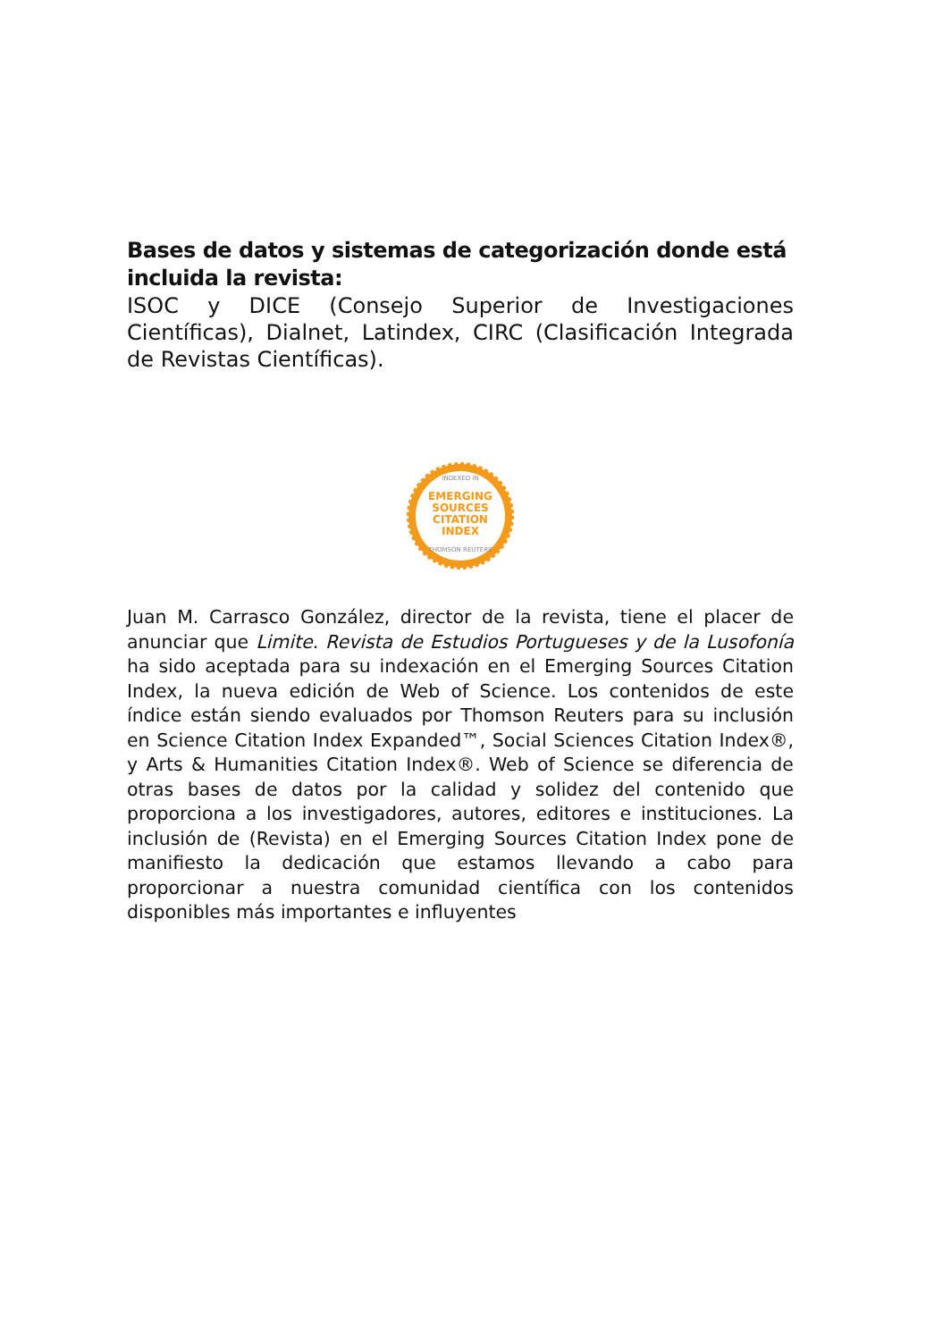Bases de datos y sistemas de categorización donde está incluida la revista:
ISOC y DICE (Consejo Superior de Investigaciones Científicas), Dialnet, Latindex, CIRC (Clasificación Integrada de Revistas Científicas).
INDEXED IN
EMERGING
SOURCES
CITATION
INDEX
THOMSON REUTERS
Juan M. Carrasco González, director de la revista, tiene el placer de anunciar que Limite. Revista de Estudios Portugueses y de la Lusofonía ha sido aceptada para su indexación en el Emerging Sources Citation Index, la nueva edición de Web of Science. Los contenidos de este índice están siendo evaluados por Thomson Reuters para su inclusión en Science Citation Index Expanded™, Social Sciences Citation Index®, y Arts & Humanities Citation Index®. Web of Science se diferencia de otras bases de datos por la calidad y solidez del contenido que proporciona a los investigadores, autores, editores e instituciones. La inclusión de (Revista) en el Emerging Sources Citation Index pone de manifiesto la dedicación que estamos llevando a cabo para proporcionar a nuestra comunidad científica con los contenidos disponibles más importantes e influyentes